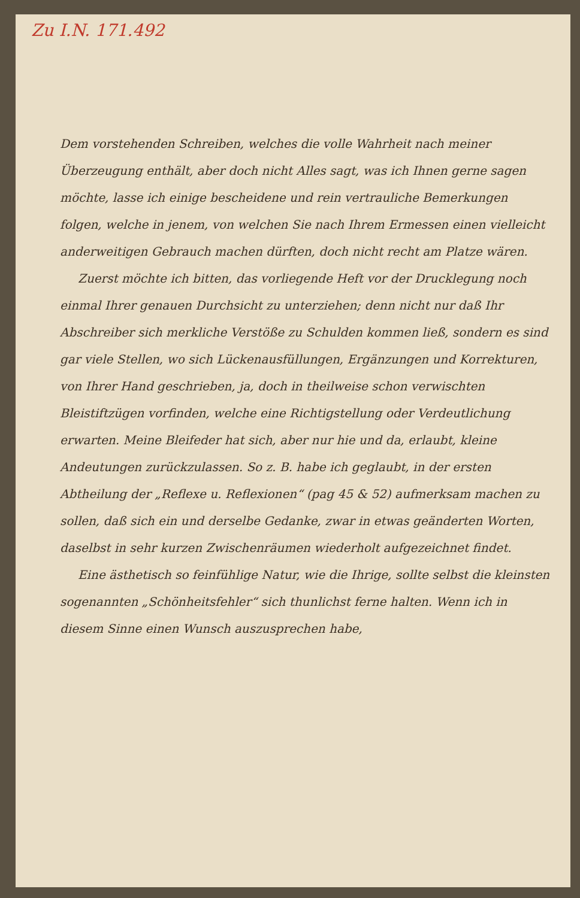Zu I.N. 171.492
Dem vorstehenden Schreiben, welches die volle Wahrheit nach meiner Überzeugung enthält, aber doch nicht Alles sagt, was ich Ihnen gerne sagen möchte, lasse ich einige bescheidene und rein vertrauliche Bemerkungen folgen, welche in jenem, von welchen Sie nach Ihrem Ermessen einen vielleicht anderweitigen Gebrauch machen dürften, doch nicht recht am Platze wären.
Zuerst möchte ich bitten, das vorliegende Heft vor der Drucklegung noch einmal Ihrer genauen Durchsicht zu unterziehen; denn nicht nur daß Ihr Abschreiber sich merkliche Verstöße zu Schulden kommen ließ, sondern es sind gar viele Stellen, wo sich Lückenausfüllungen, Ergänzungen und Korrekturen, von Ihrer Hand geschrieben, ja, doch in theilweise schon verwischten Bleistiftzügen vorfinden, welche eine Richtigstellung oder Verdeutlichung erwarten. Meine Bleifeder hat sich, aber nur hie und da, erlaubt, kleine Andeutungen zurückzulassen. So z. B. habe ich geglaubt, in der ersten Abtheilung der „Reflexe u. Reflexionen“ (pag 45 & 52) aufmerksam machen zu sollen, daß sich ein und derselbe Gedanke, zwar in etwas geänderten Worten, daselbst in sehr kurzen Zwischenräumen wiederholt aufgezeichnet findet.
Eine ästhetisch so feinfühlige Natur, wie die Ihrige, sollte selbst die kleinsten sogenannten „Schönheitsfehler“ sich thunlichst ferne halten. Wenn ich in diesem Sinne einen Wunsch auszusprechen habe,